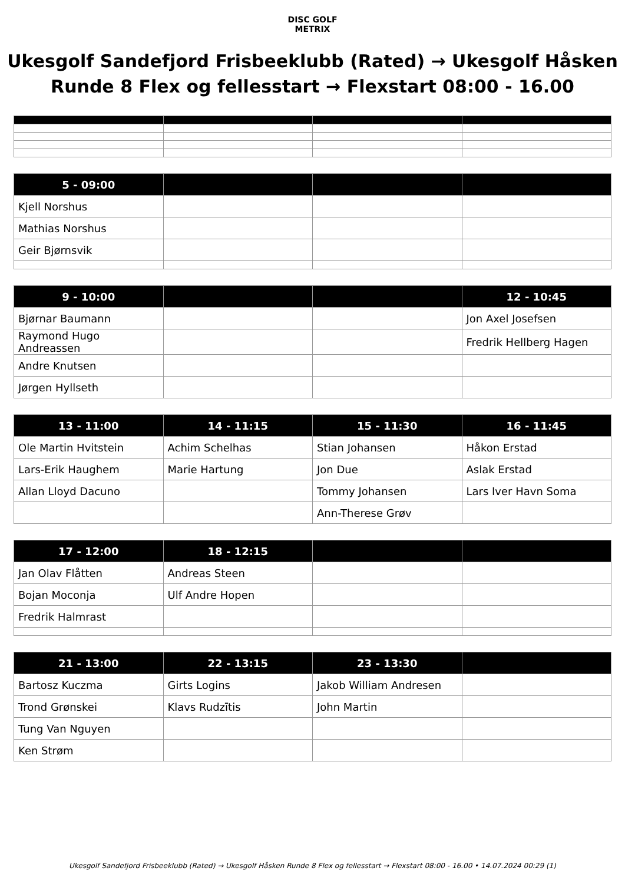DISC GOLF
METRIX
Ukesgolf Sandefjord Frisbeeklubb (Rated) → Ukesgolf Håsken
Runde 8 Flex og fellesstart → Flexstart 08:00 - 16.00
| 5 - 09:00 | | | |
| --- | --- | --- | --- |
| Kjell Norshus | | | |
| Mathias Norshus | | | |
| Geir Bjørnsvik | | | |
| 9 - 10:00 | | | 12 - 10:45 |
| --- | --- | --- | --- |
| Bjørnar Baumann | | | Jon Axel Josefsen |
| Raymond Hugo Andreassen | | | Fredrik Hellberg Hagen |
| Andre Knutsen | | | |
| Jørgen Hyllseth | | | |
| 13 - 11:00 | 14 - 11:15 | 15 - 11:30 | 16 - 11:45 |
| --- | --- | --- | --- |
| Ole Martin Hvitstein | Achim Schelhas | Stian Johansen | Håkon Erstad |
| Lars-Erik Haughem | Marie Hartung | Jon Due | Aslak Erstad |
| Allan Lloyd Dacuno | | Tommy Johansen | Lars Iver Havn Soma |
| | | Ann-Therese Grøv | |
| 17 - 12:00 | 18 - 12:15 | | |
| --- | --- | --- | --- |
| Jan Olav Flåtten | Andreas Steen | | |
| Bojan Moconja | Ulf Andre Hopen | | |
| Fredrik Halmrast | | | |
| 21 - 13:00 | 22 - 13:15 | 23 - 13:30 | |
| --- | --- | --- | --- |
| Bartosz Kuczma | Girts Logins | Jakob William Andresen | |
| Trond Grønskei | Klavs Rudzītis | John Martin | |
| Tung Van Nguyen | | | |
| Ken Strøm | | | |
Ukesgolf Sandefjord Frisbeeklubb (Rated) → Ukesgolf Håsken Runde 8 Flex og fellesstart → Flexstart 08:00 - 16.00 • 14.07.2024 00:29 (1)